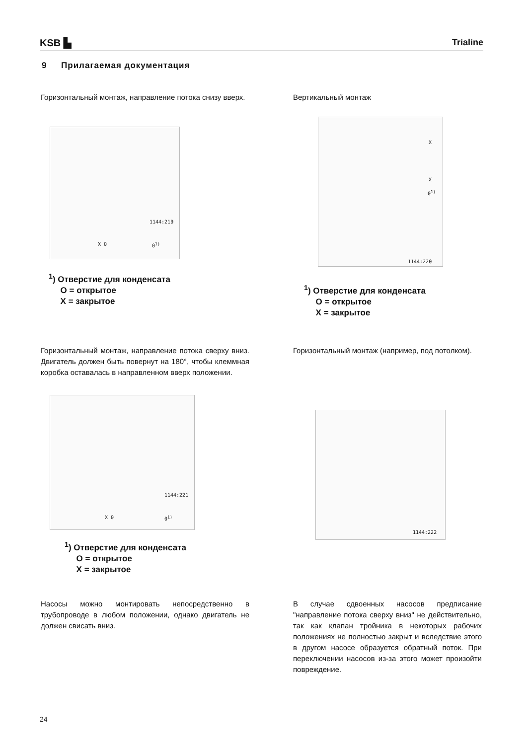KSB ▙
Trialine
9 Прилагаемая документация
Горизонтальный монтаж, направление потока снизу вверх.
X 0
1144:219
0<sup>1)</sup>
<sup>1</sup>) Отверстие для конденсата
O = открытое
X = закрытое
Вертикальный монтаж
X
X
0<sup>1)</sup>
1144:220
<sup>1</sup>) Отверстие для конденсата
O = открытое
X = закрытое
Горизонтальный монтаж, направление потока сверху вниз. Двигатель должен быть повернут на 180°, чтобы клеммная коробка оставалась в направленном вверх положении.
X 0
1144:221
0<sup>1)</sup>
<sup>1</sup>) Отверстие для конденсата
O = открытое
X = закрытое
Горизонтальный монтаж (например, под потолком).
1144:222
Насосы можно монтировать непосредственно в трубопроводе в любом положении, однако двигатель не должен свисать вниз.
В случае сдвоенных насосов предписание "направление потока сверху вниз" не действительно, так как клапан тройника в некоторых рабочих положениях не полностью закрыт и вследствие этого в другом насосе образуется обратный поток. При переключении насосов из-за этого может произойти повреждение.
24